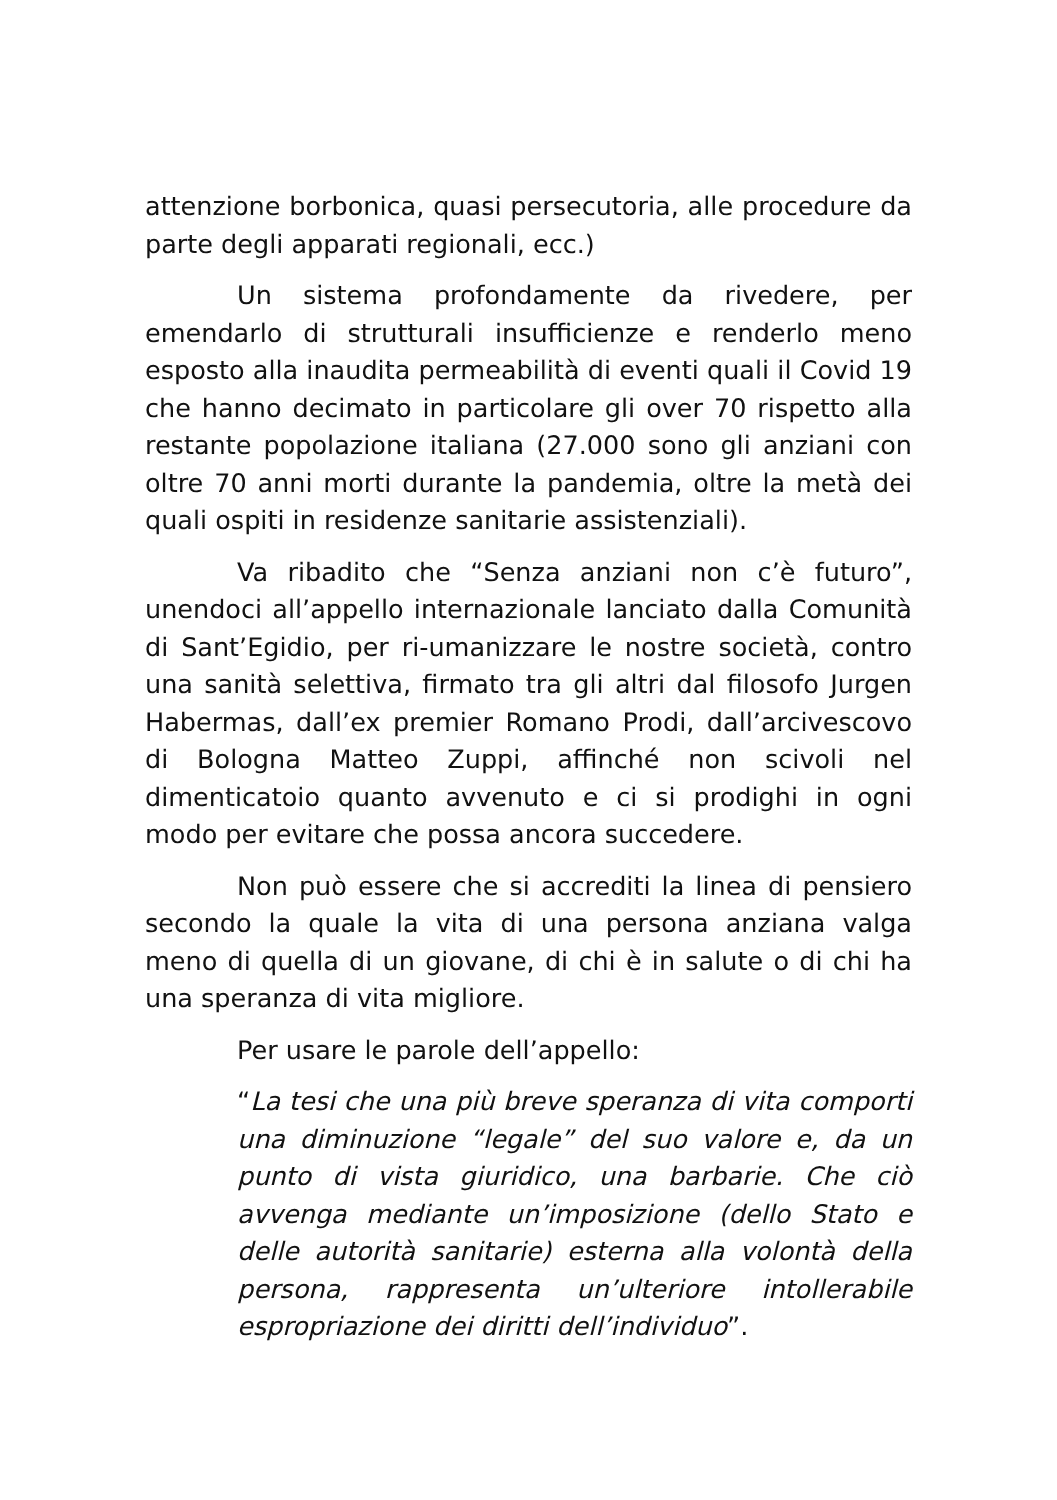attenzione borbonica, quasi persecutoria, alle procedure da parte degli apparati regionali, ecc.)
Un sistema profondamente da rivedere, per emendarlo di strutturali insufficienze e renderlo meno esposto alla inaudita permeabilità di eventi quali il Covid 19 che hanno decimato in particolare gli over 70 rispetto alla restante popolazione italiana (27.000 sono gli anziani con oltre 70 anni morti durante la pandemia, oltre la metà dei quali ospiti in residenze sanitarie assistenziali).
Va ribadito che “Senza anziani non c’è futuro”, unendoci all’appello internazionale lanciato dalla Comunità di Sant’Egidio, per ri-umanizzare le nostre società, contro una sanità selettiva, firmato tra gli altri dal filosofo Jurgen Habermas, dall’ex premier Romano Prodi, dall’arcivescovo di Bologna Matteo Zuppi, affinché non scivoli nel dimenticatoio quanto avvenuto e ci si prodighi in ogni modo per evitare che possa ancora succedere.
Non può essere che si accrediti la linea di pensiero secondo la quale la vita di una persona anziana valga meno di quella di un giovane, di chi è in salute o di chi ha una speranza di vita migliore.
Per usare le parole dell’appello:
“La tesi che una più breve speranza di vita comporti una diminuzione “legale” del suo valore e, da un punto di vista giuridico, una barbarie. Che ciò avvenga mediante un’imposizione (dello Stato e delle autorità sanitarie) esterna alla volontà della persona, rappresenta un’ulteriore intollerabile espropriazione dei diritti dell’individuo”.